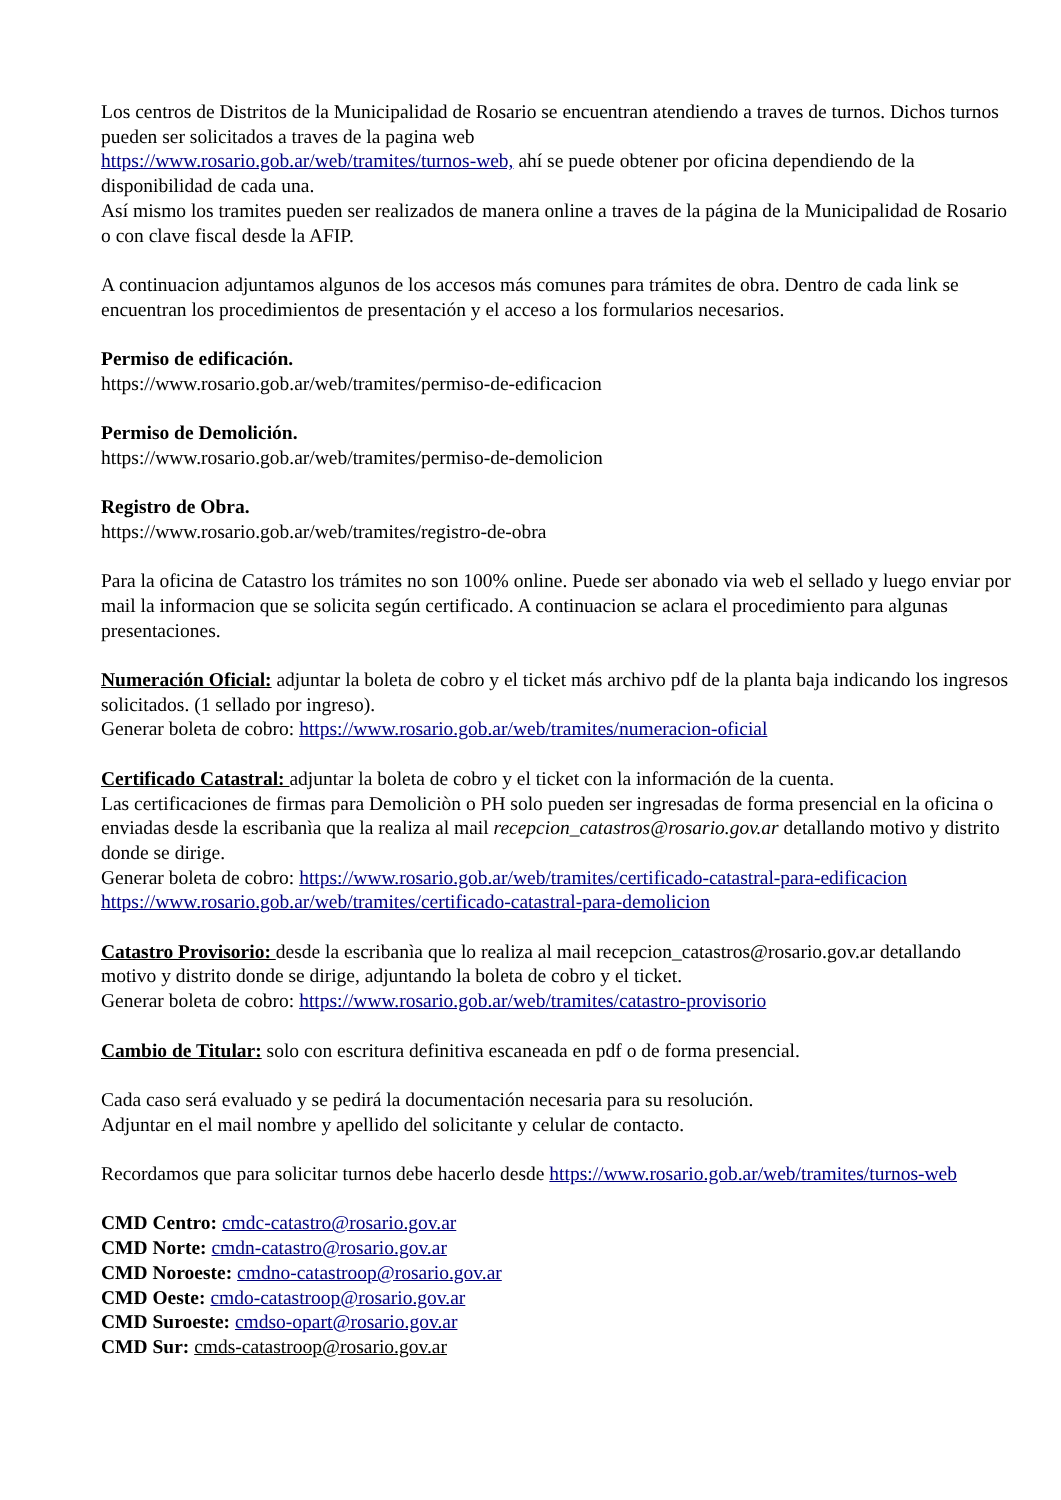Los centros de Distritos de la Municipalidad de Rosario se encuentran atendiendo a traves de turnos. Dichos turnos pueden ser solicitados a traves de la pagina web
https://www.rosario.gob.ar/web/tramites/turnos-web, ahí se puede obtener por oficina dependiendo de la disponibilidad de cada una.
Así mismo los tramites pueden ser realizados de manera online a traves de la página de la Municipalidad de Rosario o con clave fiscal desde la AFIP.
A continuacion adjuntamos algunos de los accesos más comunes para trámites de obra. Dentro de cada link se encuentran los procedimientos de presentación y el acceso a los formularios necesarios.
Permiso de edificación.
https://www.rosario.gob.ar/web/tramites/permiso-de-edificacion
Permiso de Demolición.
https://www.rosario.gob.ar/web/tramites/permiso-de-demolicion
Registro de Obra.
https://www.rosario.gob.ar/web/tramites/registro-de-obra
Para la oficina de Catastro los trámites no son 100% online. Puede ser abonado via web el sellado y luego enviar por mail la informacion que se solicita según certificado. A continuacion se aclara el procedimiento para algunas presentaciones.
Numeración Oficial: adjuntar la boleta de cobro y el ticket más archivo pdf de la planta baja indicando los ingresos solicitados. (1 sellado por ingreso).
Generar boleta de cobro: https://www.rosario.gob.ar/web/tramites/numeracion-oficial
Certificado Catastral: adjuntar la boleta de cobro y el ticket con la información de la cuenta.
Las certificaciones de firmas para Demoliciòn o PH solo pueden ser ingresadas de forma presencial en la oficina o enviadas desde la escribanìa que la realiza al mail recepcion_catastros@rosario.gov.ar detallando motivo y distrito donde se dirige.
Generar boleta de cobro: https://www.rosario.gob.ar/web/tramites/certificado-catastral-para-edificacion
https://www.rosario.gob.ar/web/tramites/certificado-catastral-para-demolicion
Catastro Provisorio: desde la escribanìa que lo realiza al mail recepcion_catastros@rosario.gov.ar detallando motivo y distrito donde se dirige, adjuntando la boleta de cobro y el ticket.
Generar boleta de cobro: https://www.rosario.gob.ar/web/tramites/catastro-provisorio
Cambio de Titular: solo con escritura definitiva escaneada en pdf o de forma presencial.
Cada caso será evaluado y se pedirá la documentación necesaria para su resolución.
Adjuntar en el mail nombre y apellido del solicitante y celular de contacto.
Recordamos que para solicitar turnos debe hacerlo desde https://www.rosario.gob.ar/web/tramites/turnos-web
CMD Centro: cmdc-catastro@rosario.gov.ar
CMD Norte: cmdn-catastro@rosario.gov.ar
CMD Noroeste: cmdno-catastroop@rosario.gov.ar
CMD Oeste: cmdo-catastroop@rosario.gov.ar
CMD Suroeste: cmdso-opart@rosario.gov.ar
CMD Sur: cmds-catastroop@rosario.gov.ar